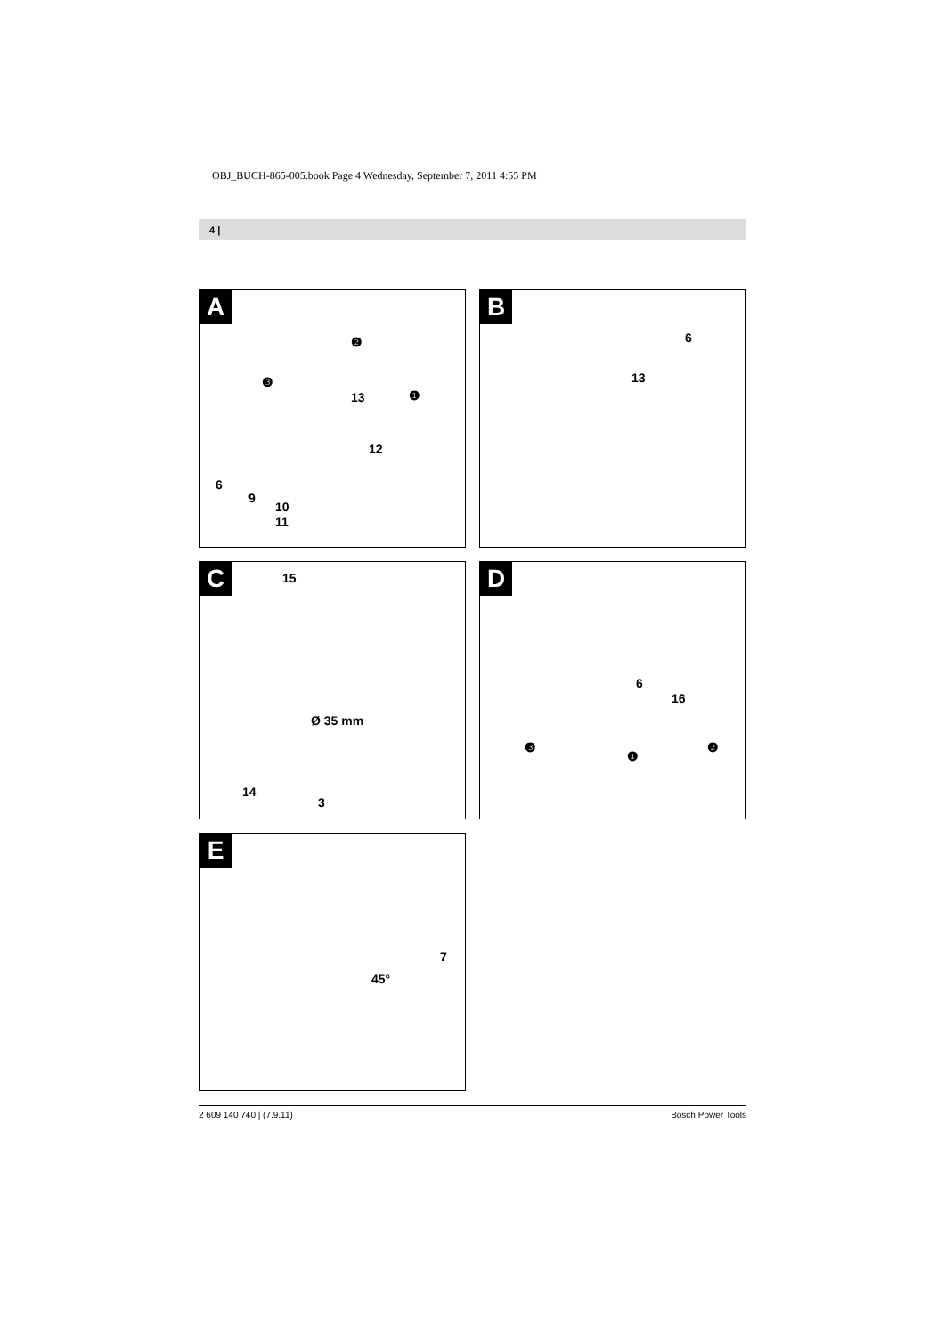OBJ_BUCH-865-005.book Page 4 Wednesday, September 7, 2011 4:55 PM
4 |
A
❷
❸
❶ 13
12
6
9
10
11
B
6
13
C 15
Ø 35 mm
14
3
D
6
16
❸
❶
❷
E
7
45°
2 609 140 740 | (7.9.11) Bosch Power Tools